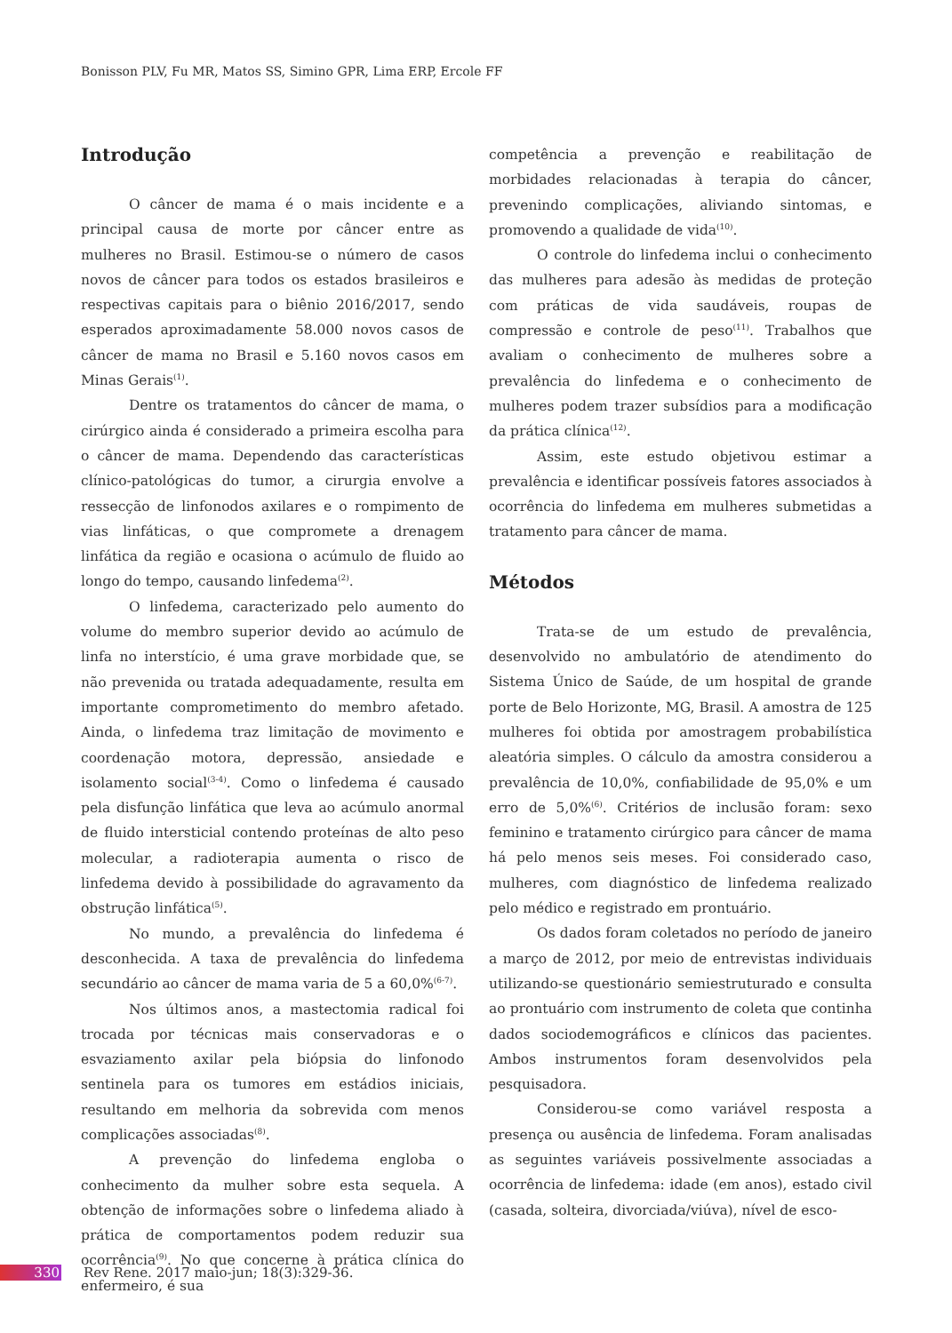Bonisson PLV, Fu MR, Matos SS, Simino GPR, Lima ERP, Ercole FF
Introdução
O câncer de mama é o mais incidente e a principal causa de morte por câncer entre as mulheres no Brasil. Estimou-se o número de casos novos de câncer para todos os estados brasileiros e respectivas capitais para o biênio 2016/2017, sendo esperados aproximadamente 58.000 novos casos de câncer de mama no Brasil e 5.160 novos casos em Minas Gerais<sup>(1)</sup>.
Dentre os tratamentos do câncer de mama, o cirúrgico ainda é considerado a primeira escolha para o câncer de mama. Dependendo das características clínico-patológicas do tumor, a cirurgia envolve a ressecção de linfonodos axilares e o rompimento de vias linfáticas, o que compromete a drenagem linfática da região e ocasiona o acúmulo de fluido ao longo do tempo, causando linfedema<sup>(2)</sup>.
O linfedema, caracterizado pelo aumento do volume do membro superior devido ao acúmulo de linfa no interstício, é uma grave morbidade que, se não prevenida ou tratada adequadamente, resulta em importante comprometimento do membro afetado. Ainda, o linfedema traz limitação de movimento e coordenação motora, depressão, ansiedade e isolamento social<sup>(3-4)</sup>. Como o linfedema é causado pela disfunção linfática que leva ao acúmulo anormal de fluido intersticial contendo proteínas de alto peso molecular, a radioterapia aumenta o risco de linfedema devido à possibilidade do agravamento da obstrução linfática<sup>(5)</sup>.
No mundo, a prevalência do linfedema é desconhecida. A taxa de prevalência do linfedema secundário ao câncer de mama varia de 5 a 60,0%<sup>(6-7)</sup>.
Nos últimos anos, a mastectomia radical foi trocada por técnicas mais conservadoras e o esvaziamento axilar pela biópsia do linfonodo sentinela para os tumores em estádios iniciais, resultando em melhoria da sobrevida com menos complicações associadas<sup>(8)</sup>.
A prevenção do linfedema engloba o conhecimento da mulher sobre esta sequela. A obtenção de informações sobre o linfedema aliado à prática de comportamentos podem reduzir sua ocorrência<sup>(9)</sup>. No que concerne à prática clínica do enfermeiro, é sua
competência a prevenção e reabilitação de morbidades relacionadas à terapia do câncer, prevenindo complicações, aliviando sintomas, e promovendo a qualidade de vida<sup>(10)</sup>.
O controle do linfedema inclui o conhecimento das mulheres para adesão às medidas de proteção com práticas de vida saudáveis, roupas de compressão e controle de peso<sup>(11)</sup>. Trabalhos que avaliam o conhecimento de mulheres sobre a prevalência do linfedema e o conhecimento de mulheres podem trazer subsídios para a modificação da prática clínica<sup>(12)</sup>.
Assim, este estudo objetivou estimar a prevalência e identificar possíveis fatores associados à ocorrência do linfedema em mulheres submetidas a tratamento para câncer de mama.
Métodos
Trata-se de um estudo de prevalência, desenvolvido no ambulatório de atendimento do Sistema Único de Saúde, de um hospital de grande porte de Belo Horizonte, MG, Brasil. A amostra de 125 mulheres foi obtida por amostragem probabilística aleatória simples. O cálculo da amostra considerou a prevalência de 10,0%, confiabilidade de 95,0% e um erro de 5,0%<sup>(6)</sup>. Critérios de inclusão foram: sexo feminino e tratamento cirúrgico para câncer de mama há pelo menos seis meses. Foi considerado caso, mulheres, com diagnóstico de linfedema realizado pelo médico e registrado em prontuário.
Os dados foram coletados no período de janeiro a março de 2012, por meio de entrevistas individuais utilizando-se questionário semiestruturado e consulta ao prontuário com instrumento de coleta que continha dados sociodemográficos e clínicos das pacientes. Ambos instrumentos foram desenvolvidos pela pesquisadora.
Considerou-se como variável resposta a presença ou ausência de linfedema. Foram analisadas as seguintes variáveis possivelmente associadas a ocorrência de linfedema: idade (em anos), estado civil (casada, solteira, divorciada/viúva), nível de esco-
330 Rev Rene. 2017 maio-jun; 18(3):329-36.